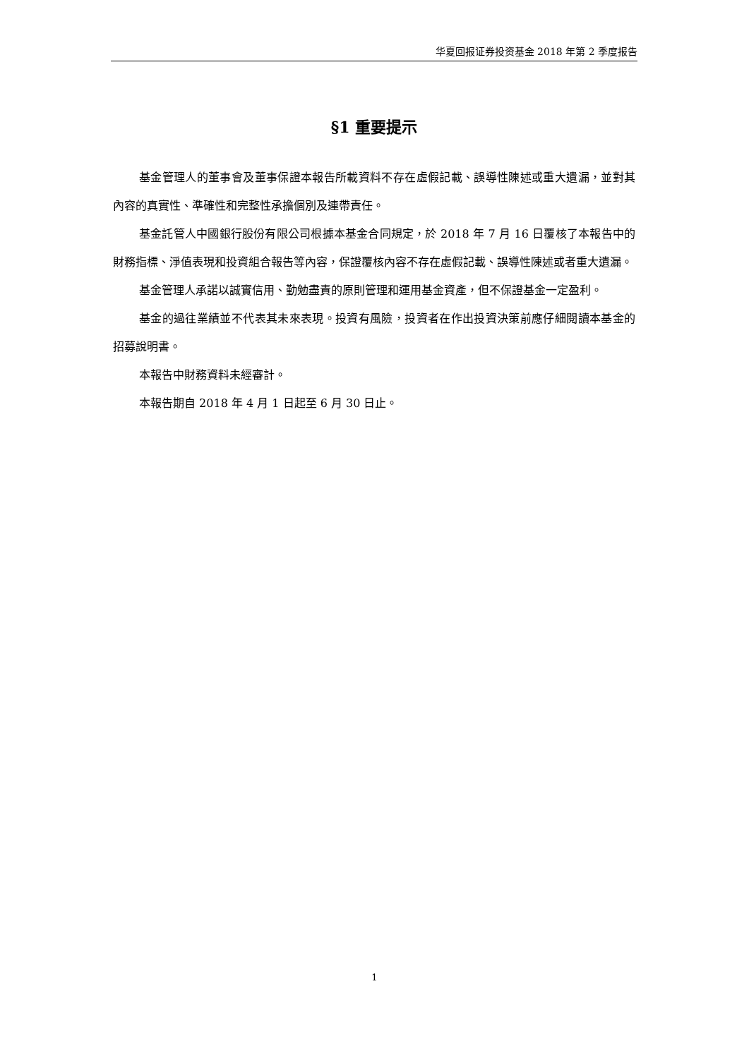华夏回报证券投资基金 2018 年第 2 季度报告
§1 重要提示
基金管理人的董事會及董事保證本報告所載資料不存在虛假記載、誤導性陳述或重大遺漏，並對其內容的真實性、準確性和完整性承擔個別及連帶責任。
基金託管人中國銀行股份有限公司根據本基金合同規定，於 2018 年 7 月 16 日覆核了本報告中的財務指標、淨值表現和投資組合報告等內容，保證覆核內容不存在虛假記載、誤導性陳述或者重大遺漏。
基金管理人承諾以誠實信用、勤勉盡責的原則管理和運用基金資產，但不保證基金一定盈利。
基金的過往業績並不代表其未來表現。投資有風險，投資者在作出投資決策前應仔細閱讀本基金的招募說明書。
本報告中財務資料未經審計。
本報告期自 2018 年 4 月 1 日起至 6 月 30 日止。
1